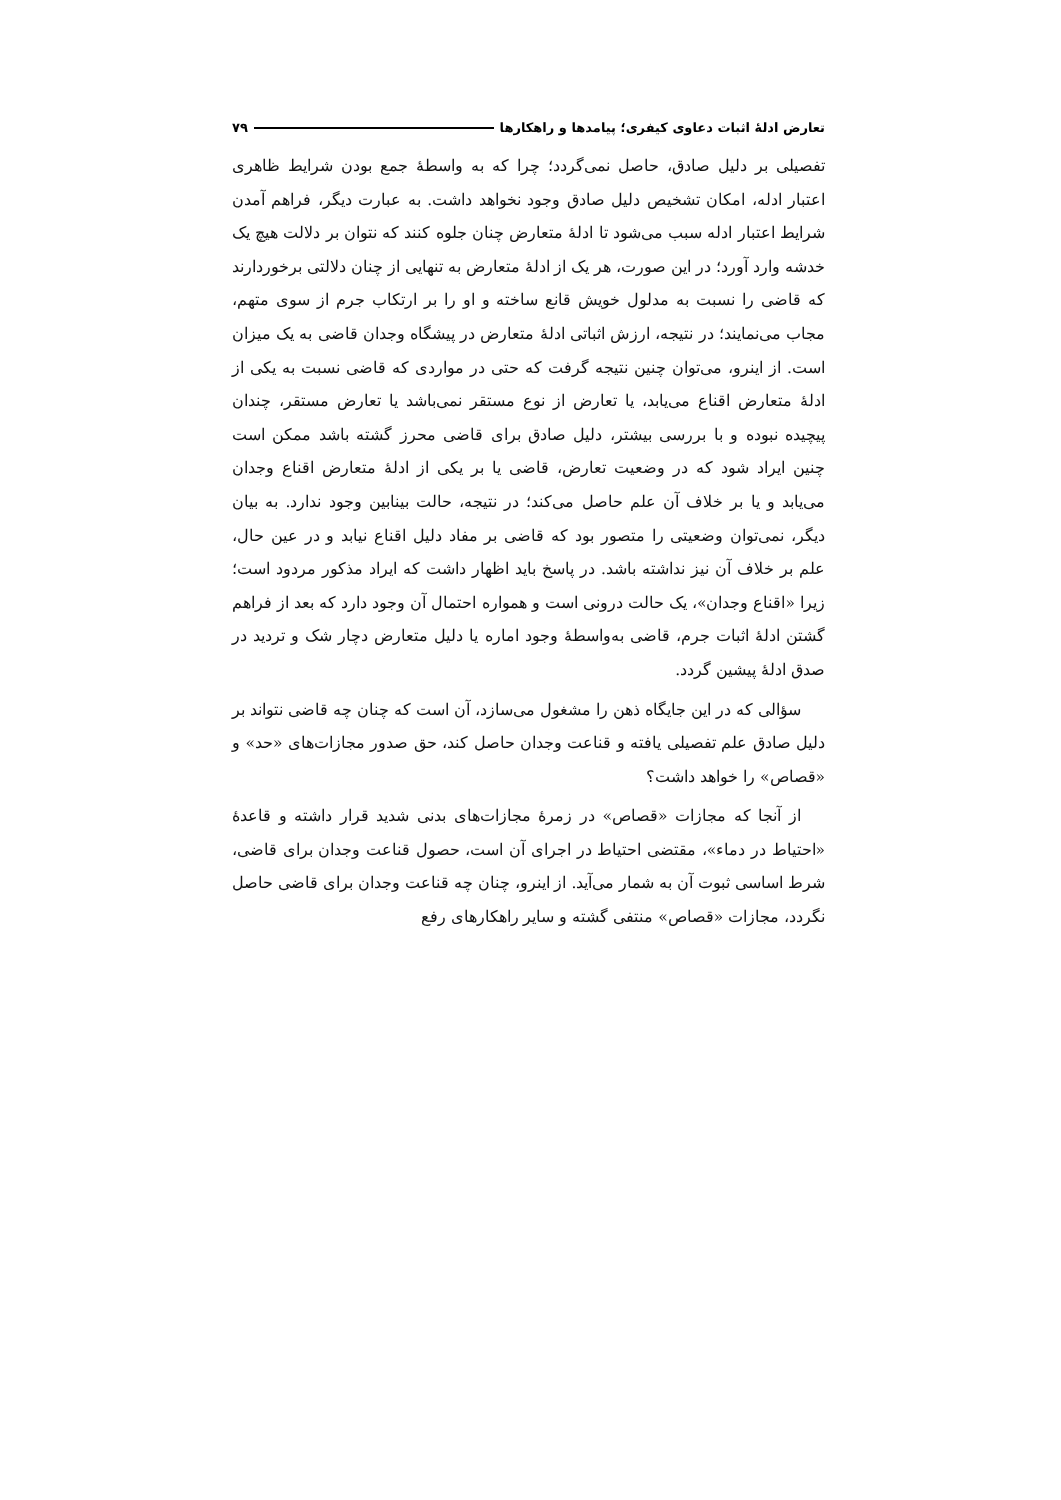تعارض ادلهٔ اثبات دعاوی کیفری؛ پیامدها و راهکارها ۷۹
تفصیلی بر دلیل صادق، حاصل نمی‌گردد؛ چرا که به واسطهٔ جمع بودن شرایط ظاهری اعتبار ادله، امکان تشخیص دلیل صادق وجود نخواهد داشت. به عبارت دیگر، فراهم آمدن شرایط اعتبار ادله سبب می‌شود تا ادلهٔ متعارض چنان جلوه کنند که نتوان بر دلالت هیچ یک خدشه وارد آورد؛ در این صورت، هر یک از ادلهٔ متعارض به تنهایی از چنان دلالتی برخوردارند که قاضی را نسبت به مدلول خویش قانع ساخته و او را بر ارتکاب جرم از سوی متهم، مجاب می‌نمایند؛ در نتیجه، ارزش اثباتی ادلهٔ متعارض در پیشگاه وجدان قاضی به یک میزان است. از اینرو، می‌توان چنین نتیجه گرفت که حتی در مواردی که قاضی نسبت به یکی از ادلهٔ متعارض اقناع می‌یابد، یا تعارض از نوع مستقر نمی‌باشد یا تعارض مستقر، چندان پیچیده نبوده و با بررسی بیشتر، دلیل صادق برای قاضی محرز گشته باشد ممکن است چنین ایراد شود که در وضعیت تعارض، قاضی یا بر یکی از ادلهٔ متعارض اقناع وجدان می‌یابد و یا بر خلاف آن علم حاصل می‌کند؛ در نتیجه، حالت بینابین وجود ندارد. به بیان دیگر، نمی‌توان وضعیتی را متصور بود که قاضی بر مفاد دلیل اقناع نیابد و در عین حال، علم بر خلاف آن نیز نداشته باشد. در پاسخ باید اظهار داشت که ایراد مذکور مردود است؛ زیرا «اقناع وجدان»، یک حالت درونی است و همواره احتمال آن وجود دارد که بعد از فراهم گشتن ادلهٔ اثبات جرم، قاضی به‌واسطهٔ وجود اماره یا دلیل متعارض دچار شک و تردید در صدق ادلهٔ پیشین گردد.
سؤالی که در این جایگاه ذهن را مشغول می‌سازد، آن است که چنان چه قاضی نتواند بر دلیل صادق علم تفصیلی یافته و قناعت وجدان حاصل کند، حق صدور مجازات‌های «حد» و «قصاص» را خواهد داشت؟
از آنجا که مجازات «قصاص» در زمرهٔ مجازات‌های بدنی شدید قرار داشته و قاعدهٔ «احتیاط در دماء»، مقتضی احتیاط در اجرای آن است، حصول قناعت وجدان برای قاضی، شرط اساسی ثبوت آن به شمار می‌آید. از اینرو، چنان چه قناعت وجدان برای قاضی حاصل نگردد، مجازات «قصاص» منتفی گشته و سایر راهکارهای رفع